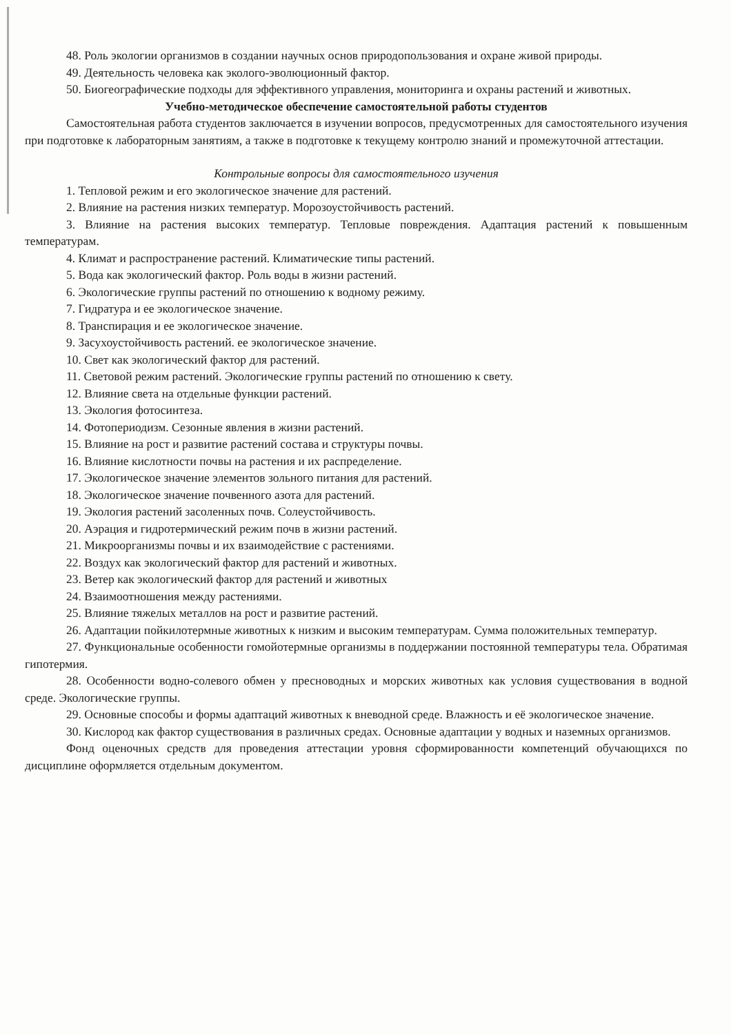48. Роль экологии организмов в создании научных основ природопользования и охране живой природы.
49. Деятельность человека как эколого-эволюционный фактор.
50. Биогеографические подходы для эффективного управления, мониторинга и охраны растений и животных.
Учебно-методическое обеспечение самостоятельной работы студентов
Самостоятельная работа студентов заключается в изучении вопросов, предусмотренных для самостоятельного изучения при подготовке к лабораторным занятиям, а также в подготовке к текущему контролю знаний и промежуточной аттестации.
Контрольные вопросы для самостоятельного изучения
1. Тепловой режим и его экологическое значение для растений.
2. Влияние на растения низких температур. Морозоустойчивость растений.
3. Влияние на растения высоких температур. Тепловые повреждения. Адаптация растений к повышенным температурам.
4. Климат и распространение растений. Климатические типы растений.
5. Вода как экологический фактор. Роль воды в жизни растений.
6. Экологические группы растений по отношению к водному режиму.
7. Гидратура и ее экологическое значение.
8. Транспирация и ее экологическое значение.
9. Засухоустойчивость растений. ее экологическое значение.
10. Свет как экологический фактор для растений.
11. Световой режим растений. Экологические группы растений по отношению к свету.
12. Влияние света на отдельные функции растений.
13. Экология фотосинтеза.
14. Фотопериодизм. Сезонные явления в жизни растений.
15. Влияние на рост и развитие растений состава и структуры почвы.
16. Влияние кислотности почвы на растения и их распределение.
17. Экологическое значение элементов зольного питания для растений.
18. Экологическое значение почвенного азота для растений.
19. Экология растений засоленных почв. Солеустойчивость.
20. Аэрация и гидротермический режим почв в жизни растений.
21. Микроорганизмы почвы и их взаимодействие с растениями.
22. Воздух как экологический фактор для растений и животных.
23. Ветер как экологический фактор для растений и животных
24. Взаимоотношения между растениями.
25. Влияние тяжелых металлов на рост и развитие растений.
26. Адаптации пойкилотермные животных к низким и высоким температурам. Сумма положительных температур.
27. Функциональные особенности гомойотермные организмы в поддержании постоянной температуры тела. Обратимая гипотермия.
28. Особенности водно-солевого обмен у пресноводных и морских животных как условия существования в водной среде. Экологические группы.
29. Основные способы и формы адаптаций животных к вневодной среде. Влажность и её экологическое значение.
30. Кислород как фактор существования в различных средах. Основные адаптации у водных и наземных организмов.
Фонд оценочных средств для проведения аттестации уровня сформированности компетенций обучающихся по дисциплине оформляется отдельным документом.